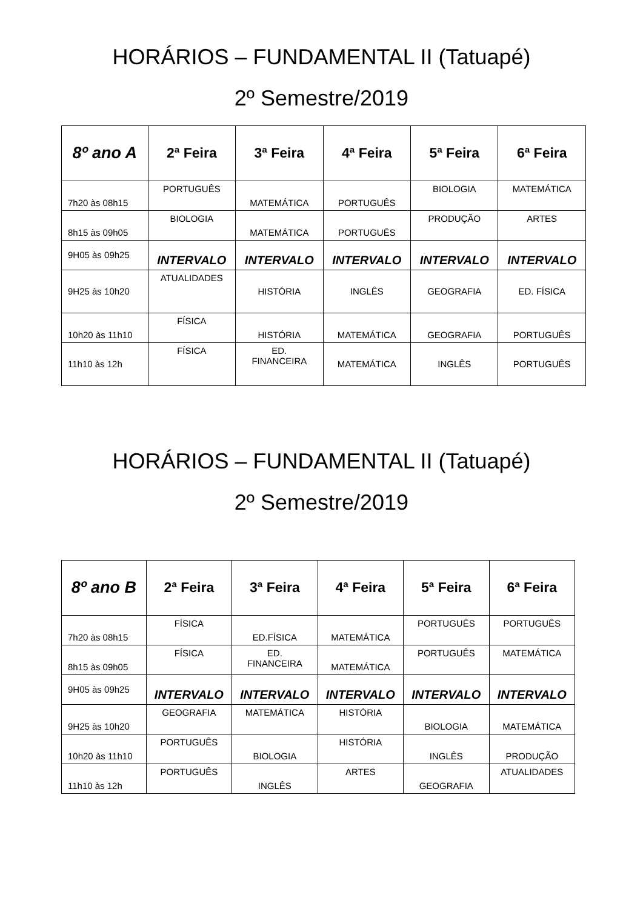HORÁRIOS – FUNDAMENTAL II (Tatuapé)
2º Semestre/2019
| 8º ano A | 2ª Feira | 3ª Feira | 4ª Feira | 5ª Feira | 6ª Feira |
| --- | --- | --- | --- | --- | --- |
| 7h20 às 08h15 | PORTUGUÊS | MATEMÁTICA | PORTUGUÊS | BIOLOGIA | MATEMÁTICA |
| 8h15 às 09h05 | BIOLOGIA | MATEMÁTICA | PORTUGUÊS | PRODUÇÃO | ARTES |
| 9H05 às 09h25 | INTERVALO | INTERVALO | INTERVALO | INTERVALO | INTERVALO |
| 9H25 às 10h20 | ATUALIDADES | HISTÓRIA | INGLÊS | GEOGRAFIA | ED. FÍSICA |
| 10h20 às 11h10 | FÍSICA | HISTÓRIA | MATEMÁTICA | GEOGRAFIA | PORTUGUÊS |
| 11h10 às 12h | FÍSICA | ED. FINANCEIRA | MATEMÁTICA | INGLÊS | PORTUGUÊS |
HORÁRIOS – FUNDAMENTAL II (Tatuapé)
2º Semestre/2019
| 8º ano B | 2ª Feira | 3ª Feira | 4ª Feira | 5ª Feira | 6ª Feira |
| --- | --- | --- | --- | --- | --- |
| 7h20 às 08h15 | FÍSICA | ED.FÍSICA | MATEMÁTICA | PORTUGUÊS | PORTUGUÊS |
| 8h15 às 09h05 | FÍSICA | ED. FINANCEIRA | MATEMÁTICA | PORTUGUÊS | MATEMÁTICA |
| 9H05 às 09h25 | INTERVALO | INTERVALO | INTERVALO | INTERVALO | INTERVALO |
| 9H25 às 10h20 | GEOGRAFIA | MATEMÁTICA | HISTÓRIA | BIOLOGIA | MATEMÁTICA |
| 10h20 às 11h10 | PORTUGUÊS | BIOLOGIA | HISTÓRIA | INGLÊS | PRODUÇÃO |
| 11h10 às 12h | PORTUGUÊS | INGLÊS | ARTES | GEOGRAFIA | ATUALIDADES |